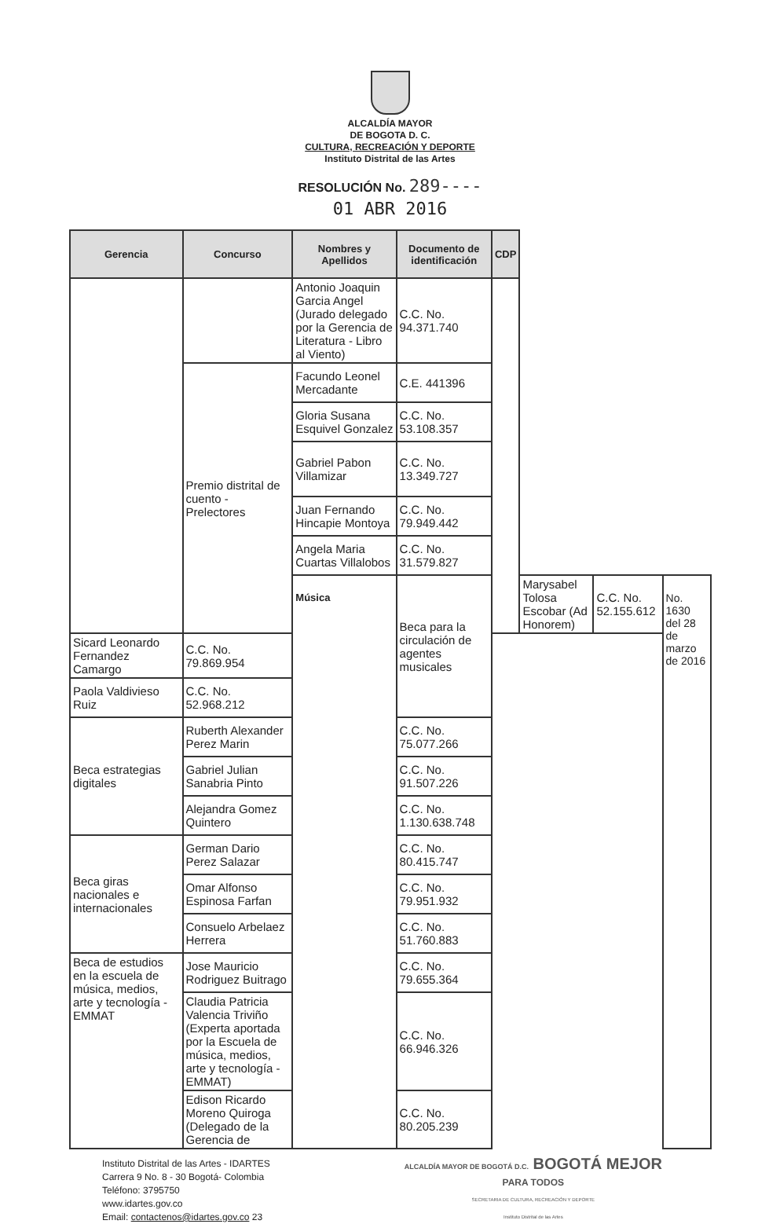ALCALDÍA MAYOR
DE BOGOTA D. C.
CULTURA, RECREACIÓN Y DEPORTE
Instituto Distrital de las Artes
RESOLUCIÓN No. 289----
01 ABR 2016
| Gerencia | Concurso | Nombres y Apellidos | Documento de identificación | CDP | | | |
| --- | --- | --- | --- | --- | --- | --- | --- |
| | | Antonio Joaquin Garcia Angel (Jurado delegado por la Gerencia de Literatura - Libro al Viento) | C.C. No. 94.371.740 | | | | |
| | Premio distrital de cuento - Prelectores | Facundo Leonel Mercadante | C.E. 441396 | | | | |
| | | Gloria Susana Esquivel Gonzalez | C.C. No. 53.108.357 | | | | |
| | | Gabriel Pabon Villamizar | C.C. No. 13.349.727 | | | | |
| | | Juan Fernando Hincapie Montoya | C.C. No. 79.949.442 | | | | |
| | | Angela Maria Cuartas Villalobos | C.C. No. 31.579.827 | | | | |
| | | Música | Beca para la circulación de agentes musicales | | Marysabel Tolosa Escobar (Ad Honorem) | C.C. No. 52.155.612 | No. 1630 del 28 de marzo de 2016 |
| Sicard Leonardo Fernandez Camargo | C.C. No. 79.869.954 | | | | | | |
| Paola Valdivieso Ruiz | C.C. No. 52.968.212 | | | | | | |
| Beca estrategias digitales | Ruberth Alexander Perez Marin | | C.C. No. 75.077.266 | | | | |
| | Gabriel Julian Sanabria Pinto | | C.C. No. 91.507.226 | | | | |
| | Alejandra Gomez Quintero | | C.C. No. 1.130.638.748 | | | | |
| Beca giras nacionales e internacionales | German Dario Perez Salazar | | C.C. No. 80.415.747 | | | | |
| | Omar Alfonso Espinosa Farfan | | C.C. No. 79.951.932 | | | | |
| | Consuelo Arbelaez Herrera | | C.C. No. 51.760.883 | | | | |
| Beca de estudios en la escuela de música, medios, arte y tecnología - EMMAT | Jose Mauricio Rodriguez Buitrago | | C.C. No. 79.655.364 | | | | |
| | Claudia Patricia Valencia Triviño (Experta aportada por la Escuela de música, medios, arte y tecnología - EMMAT) | | C.C. No. 66.946.326 | | | | |
| | Edison Ricardo Moreno Quiroga (Delegado de la Gerencia de | | C.C. No. 80.205.239 | | | | |
Instituto Distrital de las Artes - IDARTES
Carrera 9 No. 8 - 30 Bogotá- Colombia
Teléfono: 3795750
www.idartes.gov.co
Email: contactenos@idartes.gov.co 23
ALCALDÍA MAYOR DE BOGOTÁ D.C. BOGOTÁ MEJOR
PARA TODOS
SECRETARIA DE CULTURA, RECREACIÓN Y DEPORTE
Instituto Distrital de las Artes